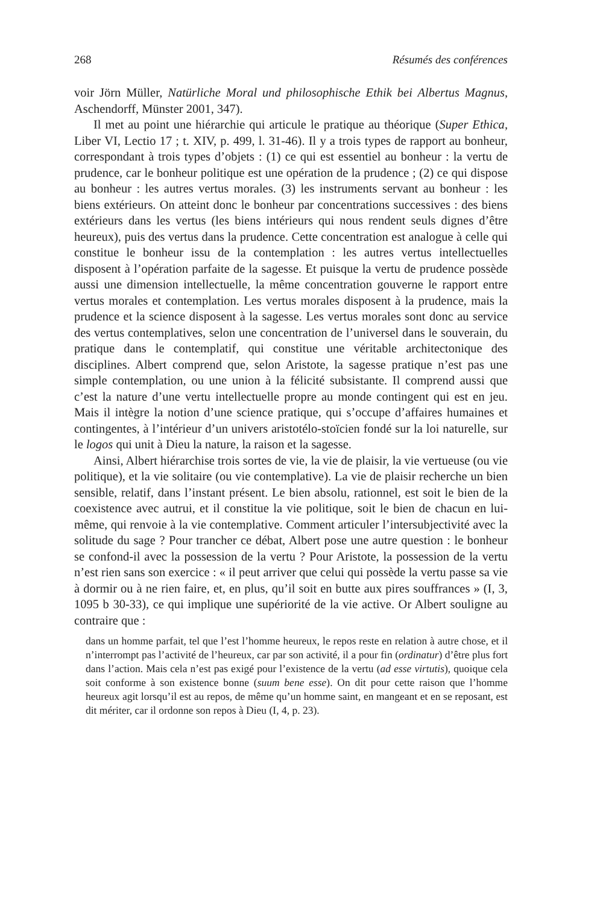268 Résumés des conférences
voir Jörn Müller, Natürliche Moral und philosophische Ethik bei Albertus Magnus, Aschendorff, Münster 2001, 347).
Il met au point une hiérarchie qui articule le pratique au théorique (Super Ethica, Liber VI, Lectio 17 ; t. XIV, p. 499, l. 31-46). Il y a trois types de rapport au bonheur, correspondant à trois types d’objets : (1) ce qui est essentiel au bonheur : la vertu de prudence, car le bonheur politique est une opération de la prudence ; (2) ce qui dispose au bonheur : les autres vertus morales. (3) les instruments servant au bonheur : les biens extérieurs. On atteint donc le bonheur par concentrations successives : des biens extérieurs dans les vertus (les biens intérieurs qui nous rendent seuls dignes d’être heureux), puis des vertus dans la prudence. Cette concentration est analogue à celle qui constitue le bonheur issu de la contemplation : les autres vertus intellectuelles disposent à l’opération parfaite de la sagesse. Et puisque la vertu de prudence possède aussi une dimension intellectuelle, la même concentration gouverne le rapport entre vertus morales et contemplation. Les vertus morales disposent à la prudence, mais la prudence et la science disposent à la sagesse. Les vertus morales sont donc au service des vertus contemplatives, selon une concentration de l’universel dans le souverain, du pratique dans le contemplatif, qui constitue une véritable architectonique des disciplines. Albert comprend que, selon Aristote, la sagesse pratique n’est pas une simple contemplation, ou une union à la félicité subsistante. Il comprend aussi que c’est la nature d’une vertu intellectuelle propre au monde contingent qui est en jeu. Mais il intègre la notion d’une science pratique, qui s’occupe d’affaires humaines et contingentes, à l’intérieur d’un univers aristotélo-stoïcien fondé sur la loi naturelle, sur le logos qui unit à Dieu la nature, la raison et la sagesse.
Ainsi, Albert hiérarchise trois sortes de vie, la vie de plaisir, la vie vertueuse (ou vie politique), et la vie solitaire (ou vie contemplative). La vie de plaisir recherche un bien sensible, relatif, dans l’instant présent. Le bien absolu, rationnel, est soit le bien de la coexistence avec autrui, et il constitue la vie politique, soit le bien de chacun en lui-même, qui renvoie à la vie contemplative. Comment articuler l’intersubjectivité avec la solitude du sage ? Pour trancher ce débat, Albert pose une autre question : le bonheur se confond-il avec la possession de la vertu ? Pour Aristote, la possession de la vertu n’est rien sans son exercice : « il peut arriver que celui qui possède la vertu passe sa vie à dormir ou à ne rien faire, et, en plus, qu’il soit en butte aux pires souffrances » (I, 3, 1095 b 30-33), ce qui implique une supériorité de la vie active. Or Albert souligne au contraire que :
dans un homme parfait, tel que l’est l’homme heureux, le repos reste en relation à autre chose, et il n’interrompt pas l’activité de l’heureux, car par son activité, il a pour fin (ordinatur) d’être plus fort dans l’action. Mais cela n’est pas exigé pour l’existence de la vertu (ad esse virtutis), quoique cela soit conforme à son existence bonne (suum bene esse). On dit pour cette raison que l’homme heureux agit lorsqu’il est au repos, de même qu’un homme saint, en mangeant et en se reposant, est dit mériter, car il ordonne son repos à Dieu (I, 4, p. 23).